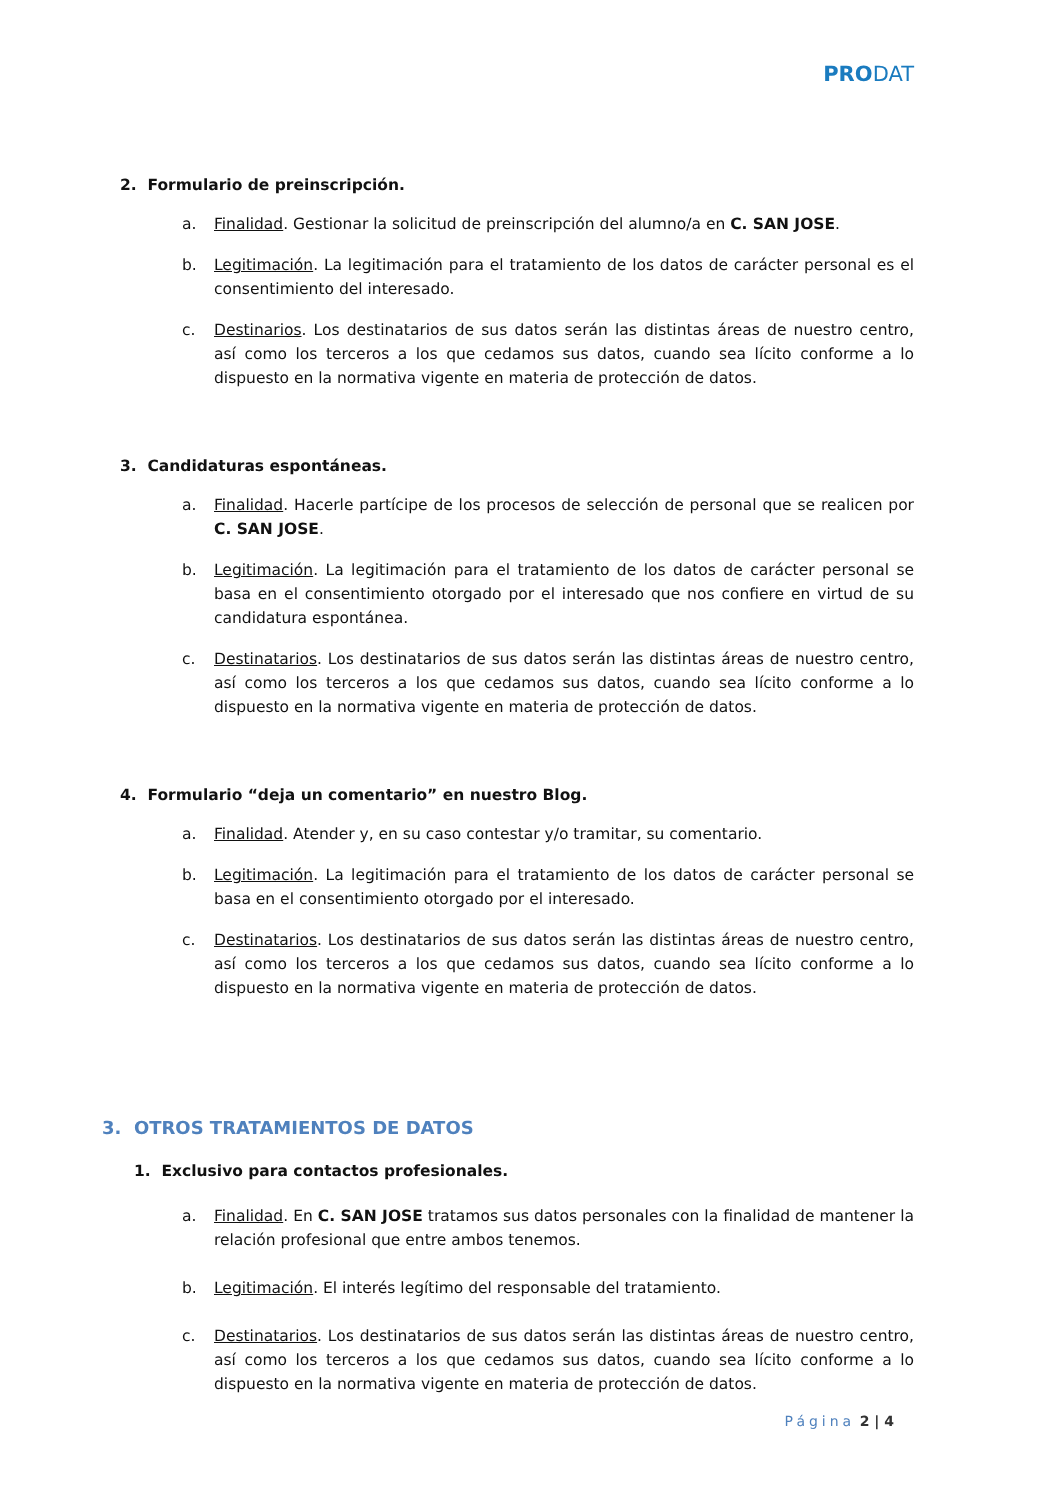PRODAT
2. Formulario de preinscripción.
a. Finalidad. Gestionar la solicitud de preinscripción del alumno/a en C. SAN JOSE.
b. Legitimación. La legitimación para el tratamiento de los datos de carácter personal es el consentimiento del interesado.
c. Destinarios. Los destinatarios de sus datos serán las distintas áreas de nuestro centro, así como los terceros a los que cedamos sus datos, cuando sea lícito conforme a lo dispuesto en la normativa vigente en materia de protección de datos.
3. Candidaturas espontáneas.
a. Finalidad. Hacerle partícipe de los procesos de selección de personal que se realicen por C. SAN JOSE.
b. Legitimación. La legitimación para el tratamiento de los datos de carácter personal se basa en el consentimiento otorgado por el interesado que nos confiere en virtud de su candidatura espontánea.
c. Destinatarios. Los destinatarios de sus datos serán las distintas áreas de nuestro centro, así como los terceros a los que cedamos sus datos, cuando sea lícito conforme a lo dispuesto en la normativa vigente en materia de protección de datos.
4. Formulario “deja un comentario” en nuestro Blog.
a. Finalidad. Atender y, en su caso contestar y/o tramitar, su comentario.
b. Legitimación. La legitimación para el tratamiento de los datos de carácter personal se basa en el consentimiento otorgado por el interesado.
c. Destinatarios. Los destinatarios de sus datos serán las distintas áreas de nuestro centro, así como los terceros a los que cedamos sus datos, cuando sea lícito conforme a lo dispuesto en la normativa vigente en materia de protección de datos.
3. OTROS TRATAMIENTOS DE DATOS
1. Exclusivo para contactos profesionales.
a. Finalidad. En C. SAN JOSE tratamos sus datos personales con la finalidad de mantener la relación profesional que entre ambos tenemos.
b. Legitimación. El interés legítimo del responsable del tratamiento.
c. Destinatarios. Los destinatarios de sus datos serán las distintas áreas de nuestro centro, así como los terceros a los que cedamos sus datos, cuando sea lícito conforme a lo dispuesto en la normativa vigente en materia de protección de datos.
Página 2 | 4